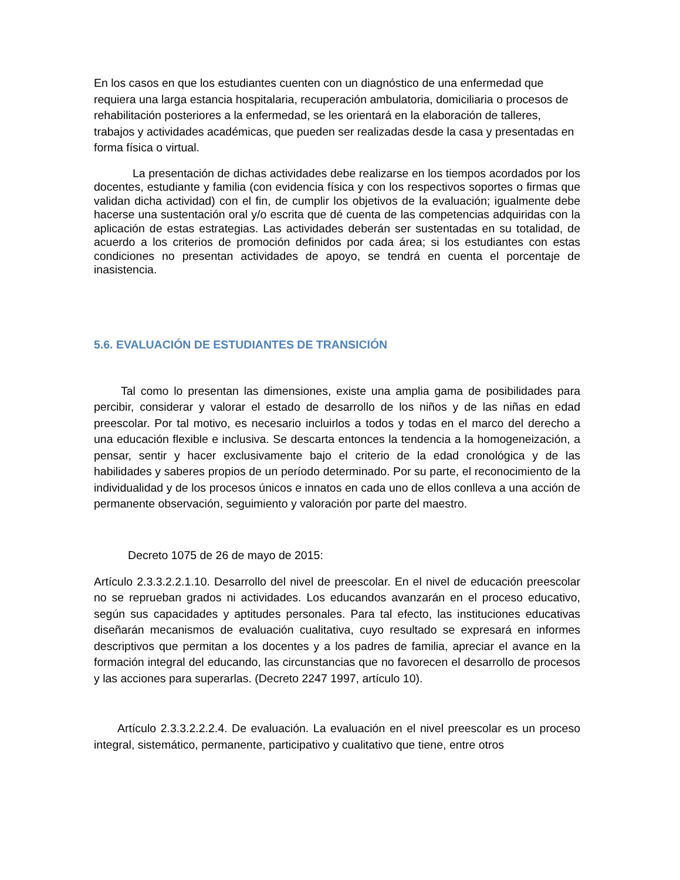En los casos en que los estudiantes cuenten con un diagnóstico de una enfermedad que requiera una larga estancia hospitalaria, recuperación ambulatoria, domiciliaria o procesos de rehabilitación posteriores a la enfermedad, se les orientará en la elaboración de talleres, trabajos y actividades académicas, que pueden ser realizadas desde la casa y presentadas en forma física o virtual.
La presentación de dichas actividades debe realizarse en los tiempos acordados por los docentes, estudiante y familia (con evidencia física y con los respectivos soportes o firmas que validan dicha actividad) con el fin, de cumplir los objetivos de la evaluación; igualmente debe hacerse una sustentación oral y/o escrita que dé cuenta de las competencias adquiridas con la aplicación de estas estrategias. Las actividades deberán ser sustentadas en su totalidad, de acuerdo a los criterios de promoción definidos por cada área; si los estudiantes con estas condiciones no presentan actividades de apoyo, se tendrá en cuenta el porcentaje de inasistencia.
5.6. EVALUACIÓN DE ESTUDIANTES DE TRANSICIÓN
Tal como lo presentan las dimensiones, existe una amplia gama de posibilidades para percibir, considerar y valorar el estado de desarrollo de los niños y de las niñas en edad preescolar. Por tal motivo, es necesario incluirlos a todos y todas en el marco del derecho a una educación flexible e inclusiva. Se descarta entonces la tendencia a la homogeneización, a pensar, sentir y hacer exclusivamente bajo el criterio de la edad cronológica y de las habilidades y saberes propios de un período determinado. Por su parte, el reconocimiento de la individualidad y de los procesos únicos e innatos en cada uno de ellos conlleva a una acción de permanente observación, seguimiento y valoración por parte del maestro.
Decreto 1075 de 26 de mayo de 2015:
Artículo 2.3.3.2.2.1.10. Desarrollo del nivel de preescolar. En el nivel de educación preescolar no se reprueban grados ni actividades. Los educandos avanzarán en el proceso educativo, según sus capacidades y aptitudes personales. Para tal efecto, las instituciones educativas diseñarán mecanismos de evaluación cualitativa, cuyo resultado se expresará en informes descriptivos que permitan a los docentes y a los padres de familia, apreciar el avance en la formación integral del educando, las circunstancias que no favorecen el desarrollo de procesos y las acciones para superarlas. (Decreto 2247 1997, artículo 10).
Artículo 2.3.3.2.2.2.4. De evaluación. La evaluación en el nivel preescolar es un proceso integral, sistemático, permanente, participativo y cualitativo que tiene, entre otros